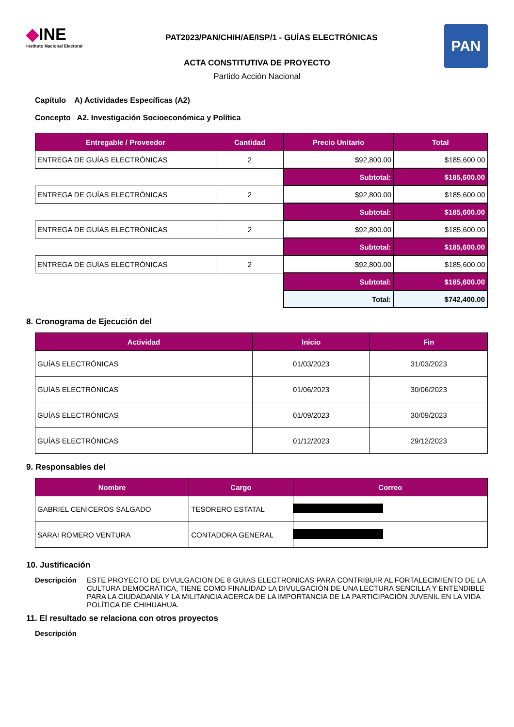◆INE
Instituto Nacional Electoral
PAT2023/PAN/CHIH/AE/ISP/1 - GUÍAS ELECTRÓNICAS
PAN
ACTA CONSTITUTIVA DE PROYECTO
Partido Acción Nacional
Capítulo A) Actividades Específicas (A2)
Concepto A2. Investigación Socioeconómica y Política
| Entregable / Proveedor | Cantidad | Precio Unitario | Total |
| --- | --- | --- | --- |
| ENTREGA DE GUÍAS ELECTRÓNICAS | 2 | $92,800.00 | $185,600.00 |
| | | Subtotal: | $185,600.00 |
| ENTREGA DE GUÍAS ELECTRÓNICAS | 2 | $92,800.00 | $185,600.00 |
| | | Subtotal: | $185,600.00 |
| ENTREGA DE GUÍAS ELECTRÓNICAS | 2 | $92,800.00 | $185,600.00 |
| | | Subtotal: | $185,600.00 |
| ENTREGA DE GUÍAS ELECTRÓNICAS | 2 | $92,800.00 | $185,600.00 |
| | | Subtotal: | $185,600.00 |
| | | Total: | $742,400.00 |
8. Cronograma de Ejecución del
| Actividad | Inicio | Fin |
| --- | --- | --- |
| GUÍAS ELECTRÓNICAS | 01/03/2023 | 31/03/2023 |
| GUÍAS ELECTRÓNICAS | 01/06/2023 | 30/06/2023 |
| GUÍAS ELECTRÓNICAS | 01/09/2023 | 30/09/2023 |
| GUÍAS ELECTRÓNICAS | 01/12/2023 | 29/12/2023 |
9. Responsables del
| Nombre | Cargo | Correo |
| --- | --- | --- |
| GABRIEL CENICEROS SALGADO | TESORERO ESTATAL | |
| SARAI ROMERO VENTURA | CONTADORA GENERAL | |
10. Justificación
Descripción ESTE PROYECTO DE DIVULGACION DE 8 GUIAS ELECTRONICAS PARA CONTRIBUIR AL FORTALECIMIENTO DE LA CULTURA DEMOCRÁTICA, TIENE COMO FINALIDAD LA DIVULGACIÓN DE UNA LECTURA SENCILLA Y ENTENDIBLE PARA LA CIUDADANIA Y LA MILITANCIA ACERCA DE LA IMPORTANCIA DE LA PARTICIPACIÓN JUVENIL EN LA VIDA POLÍTICA DE CHIHUAHUA.
11. El resultado se relaciona con otros proyectos
Descripción